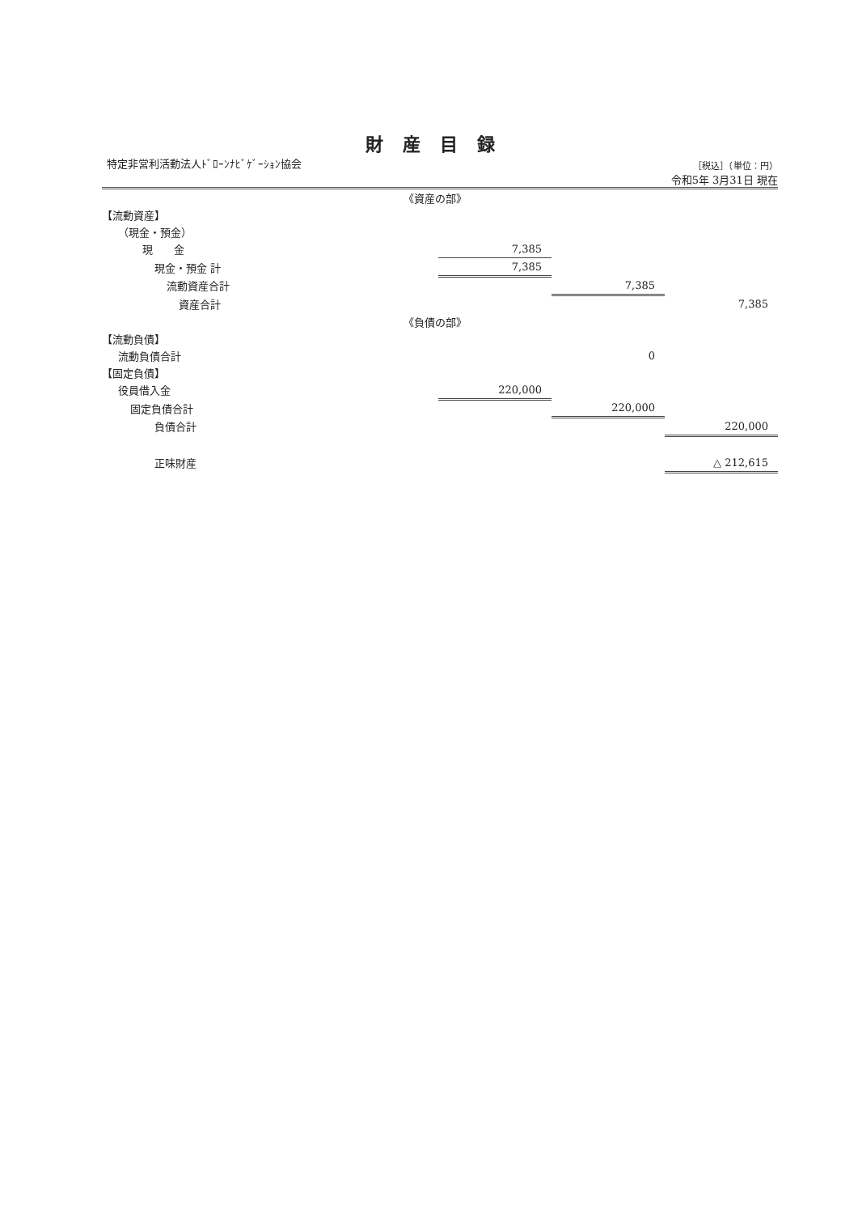財産目録
特定非営利活動法人ﾄﾞﾛｰﾝﾅﾋﾞｹﾞｰｼｮﾝ協会
［税込］（単位：円）
令和5年 3月31日 現在
| 《資産の部》 | | | |
| 【流動資産】 | | | |
| （現金・預金） | | | |
| 現 金 | 7,385 | | |
| 現金・預金 計 | 7,385 | | |
| 流動資産合計 | | 7,385 | |
| 資産合計 | | | 7,385 |
| 《負債の部》 | | | |
| 【流動負債】 | | | |
| 流動負債合計 | | 0 | |
| 【固定負債】 | | | |
| 役員借入金 | 220,000 | | |
| 固定負債合計 | | 220,000 | |
| 負債合計 | | | 220,000 |
| 正味財産 | | | △ 212,615 |